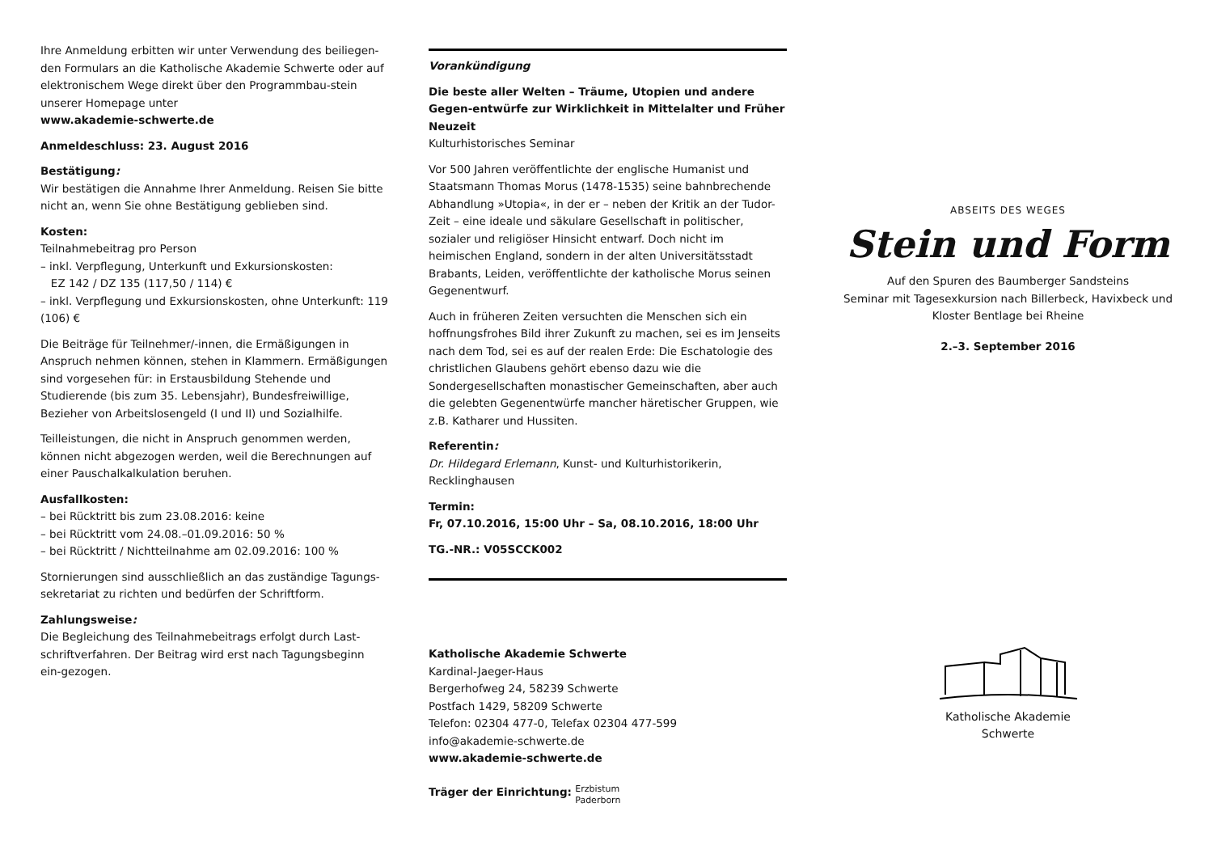Ihre Anmeldung erbitten wir unter Verwendung des beiliegen-den Formulars an die Katholische Akademie Schwerte oder auf elektronischem Wege direkt über den Programmbau-stein unserer Homepage unter
www.akademie-schwerte.de
Anmeldeschluss: 23. August 2016
Bestätigung:
Wir bestätigen die Annahme Ihrer Anmeldung. Reisen Sie bitte nicht an, wenn Sie ohne Bestätigung geblieben sind.
Kosten:
Teilnahmebeitrag pro Person
– inkl. Verpflegung, Unterkunft und Exkursionskosten:
EZ 142 / DZ 135 (117,50 / 114) €
– inkl. Verpflegung und Exkursionskosten, ohne Unterkunft: 119 (106) €
Die Beiträge für Teilnehmer/-innen, die Ermäßigungen in Anspruch nehmen können, stehen in Klammern. Ermäßigungen sind vorgesehen für: in Erstausbildung Stehende und Studierende (bis zum 35. Lebensjahr), Bundesfreiwillige, Bezieher von Arbeitslosengeld (I und II) und Sozialhilfe.
Teilleistungen, die nicht in Anspruch genommen werden, können nicht abgezogen werden, weil die Berechnungen auf einer Pauschalkalkulation beruhen.
Ausfallkosten:
– bei Rücktritt bis zum 23.08.2016: keine
– bei Rücktritt vom 24.08.–01.09.2016: 50 %
– bei Rücktritt / Nichtteilnahme am 02.09.2016: 100 %
Stornierungen sind ausschließlich an das zuständige Tagungs-sekretariat zu richten und bedürfen der Schriftform.
Zahlungsweise:
Die Begleichung des Teilnahmebeitrags erfolgt durch Last-schriftverfahren. Der Beitrag wird erst nach Tagungsbeginn ein-gezogen.
Vorankündigung
Die beste aller Welten – Träume, Utopien und andere Gegen-entwürfe zur Wirklichkeit in Mittelalter und Früher Neuzeit
Kulturhistorisches Seminar
Vor 500 Jahren veröffentlichte der englische Humanist und Staatsmann Thomas Morus (1478-1535) seine bahnbrechende Abhandlung »Utopia«, in der er – neben der Kritik an der Tudor-Zeit – eine ideale und säkulare Gesellschaft in politischer, sozialer und religiöser Hinsicht entwarf. Doch nicht im heimischen England, sondern in der alten Universitätsstadt Brabants, Leiden, veröffentlichte der katholische Morus seinen Gegenentwurf.
Auch in früheren Zeiten versuchten die Menschen sich ein hoffnungsfrohes Bild ihrer Zukunft zu machen, sei es im Jenseits nach dem Tod, sei es auf der realen Erde: Die Eschatologie des christlichen Glaubens gehört ebenso dazu wie die Sondergesellschaften monastischer Gemeinschaften, aber auch die gelebten Gegenentwürfe mancher häretischer Gruppen, wie z.B. Katharer und Hussiten.
Referentin:
Dr. Hildegard Erlemann, Kunst- und Kulturhistorikerin, Recklinghausen
Termin:
Fr, 07.10.2016, 15:00 Uhr – Sa, 08.10.2016, 18:00 Uhr
TG.-NR.: V05SCCK002
Katholische Akademie Schwerte
Kardinal-Jaeger-Haus
Bergerhofweg 24, 58239 Schwerte
Postfach 1429, 58209 Schwerte
Telefon: 02304 477-0, Telefax 02304 477-599
info@akademie-schwerte.de
www.akademie-schwerte.de
Träger der Einrichtung: Erzbistum
Paderborn
ABSEITS DES WEGES
Stein und Form
Auf den Spuren des Baumberger Sandsteins
Seminar mit Tagesexkursion nach Billerbeck, Havixbeck und Kloster Bentlage bei Rheine
2.–3. September 2016
Katholische Akademie
Schwerte